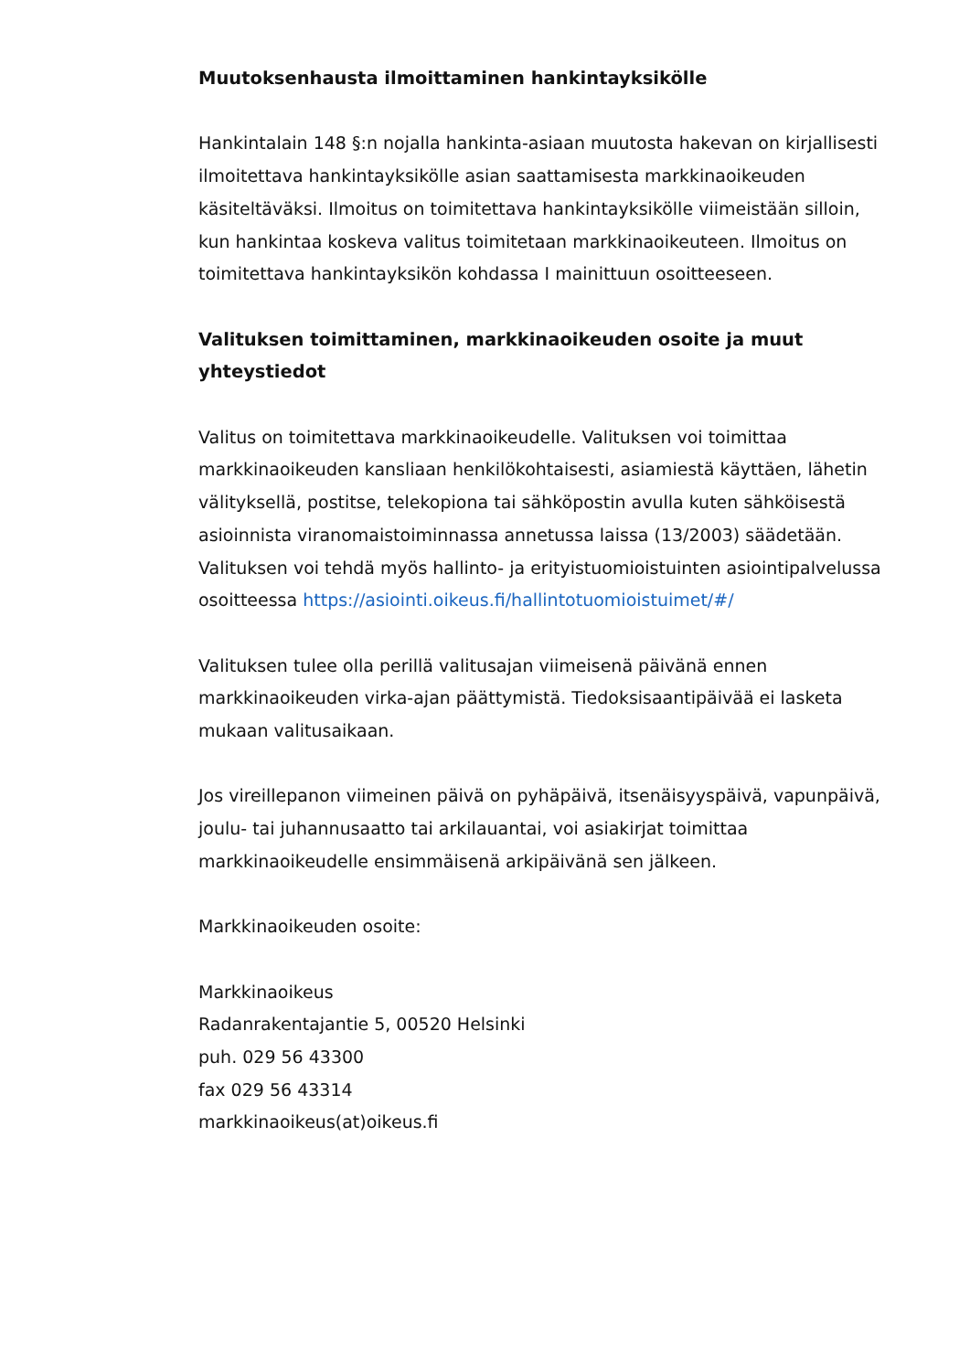Muutoksenhausta ilmoittaminen hankintayksikölle
Hankintalain 148 §:n nojalla hankinta-asiaan muutosta hakevan on kirjallisesti ilmoitettava hankintayksikölle asian saattamisesta markkinaoikeuden käsiteltäväksi. Ilmoitus on toimitettava hankintayksikölle viimeistään silloin, kun hankintaa koskeva valitus toimitetaan markkinaoikeuteen. Ilmoitus on toimitettava hankintayksikön kohdassa I mainittuun osoitteeseen.
Valituksen toimittaminen, markkinaoikeuden osoite ja muut yhteystiedot
Valitus on toimitettava markkinaoikeudelle. Valituksen voi toimittaa markkinaoikeuden kansliaan henkilökohtaisesti, asiamiestä käyttäen, lähetin välityksellä, postitse, telekopiona tai sähköpostin avulla kuten sähköisestä asioinnista viranomaistoiminnassa annetussa laissa (13/2003) säädetään. Valituksen voi tehdä myös hallinto- ja erityistuomioistuinten asiointipalvelussa osoitteessa https://asiointi.oikeus.fi/hallintotuomioistuimet/#/
Valituksen tulee olla perillä valitusajan viimeisenä päivänä ennen markkinaoikeuden virka-ajan päättymistä. Tiedoksisaantipäivää ei lasketa mukaan valitusaikaan.
Jos vireillepanon viimeinen päivä on pyhäpäivä, itsenäisyyspäivä, vapunpäivä, joulu- tai juhannusaatto tai arkilauantai, voi asiakirjat toimittaa markkinaoikeudelle ensimmäisenä arkipäivänä sen jälkeen.
Markkinaoikeuden osoite:
Markkinaoikeus
Radanrakentajantie 5, 00520 Helsinki
puh. 029 56 43300
fax 029 56 43314
markkinaoikeus(at)oikeus.fi